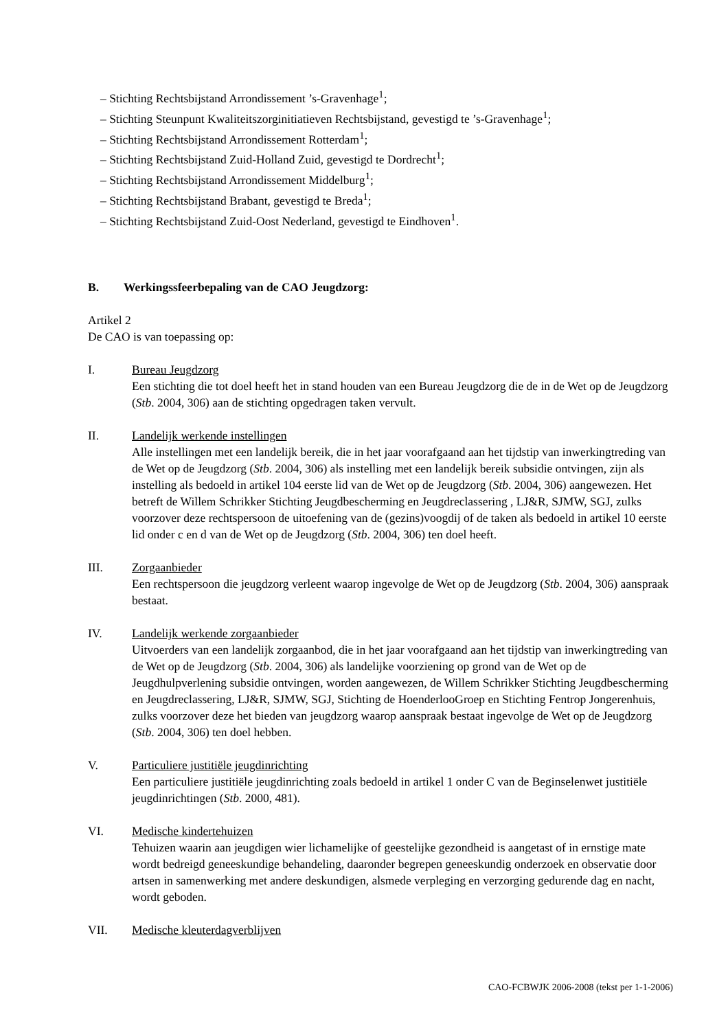– Stichting Rechtsbijstand Arrondissement ’s-Gravenhage<sup>1</sup>;
– Stichting Steunpunt Kwaliteitszorginitiatieven Rechtsbijstand, gevestigd te ’s-Gravenhage<sup>1</sup>;
– Stichting Rechtsbijstand Arrondissement Rotterdam<sup>1</sup>;
– Stichting Rechtsbijstand Zuid-Holland Zuid, gevestigd te Dordrecht<sup>1</sup>;
– Stichting Rechtsbijstand Arrondissement Middelburg<sup>1</sup>;
– Stichting Rechtsbijstand Brabant, gevestigd te Breda<sup>1</sup>;
– Stichting Rechtsbijstand Zuid-Oost Nederland, gevestigd te Eindhoven<sup>1</sup>.
B. Werkingssfeerbepaling van de CAO Jeugdzorg:
Artikel 2
De CAO is van toepassing op:
I. Bureau Jeugdzorg
Een stichting die tot doel heeft het in stand houden van een Bureau Jeugdzorg die de in de Wet op de Jeugdzorg (Stb. 2004, 306) aan de stichting opgedragen taken vervult.
II. Landelijk werkende instellingen
Alle instellingen met een landelijk bereik, die in het jaar voorafgaand aan het tijdstip van inwerkingtreding van de Wet op de Jeugdzorg (Stb. 2004, 306) als instelling met een landelijk bereik subsidie ontvingen, zijn als instelling als bedoeld in artikel 104 eerste lid van de Wet op de Jeugdzorg (Stb. 2004, 306) aangewezen. Het betreft de Willem Schrikker Stichting Jeugdbescherming en Jeugdreclassering , LJ&R, SJMW, SGJ, zulks voorzover deze rechtspersoon de uitoefening van de (gezins)voogdij of de taken als bedoeld in artikel 10 eerste lid onder c en d van de Wet op de Jeugdzorg (Stb. 2004, 306) ten doel heeft.
III. Zorgaanbieder
Een rechtspersoon die jeugdzorg verleent waarop ingevolge de Wet op de Jeugdzorg (Stb. 2004, 306) aanspraak bestaat.
IV. Landelijk werkende zorgaanbieder
Uitvoerders van een landelijk zorgaanbod, die in het jaar voorafgaand aan het tijdstip van inwerkingtreding van de Wet op de Jeugdzorg (Stb. 2004, 306) als landelijke voorziening op grond van de Wet op de Jeugdhulpverlening subsidie ontvingen, worden aangewezen, de Willem Schrikker Stichting Jeugdbescherming en Jeugdreclassering, LJ&R, SJMW, SGJ, Stichting de HoenderlooGroep en Stichting Fentrop Jongerenhuis, zulks voorzover deze het bieden van jeugdzorg waarop aanspraak bestaat ingevolge de Wet op de Jeugdzorg (Stb. 2004, 306) ten doel hebben.
V. Particuliere justitiële jeugdinrichting
Een particuliere justitiële jeugdinrichting zoals bedoeld in artikel 1 onder C van de Beginselenwet justitiële jeugdinrichtingen (Stb. 2000, 481).
VI. Medische kindertehuizen
Tehuizen waarin aan jeugdigen wier lichamelijke of geestelijke gezondheid is aangetast of in ernstige mate wordt bedreigd geneeskundige behandeling, daaronder begrepen geneeskundig onderzoek en observatie door artsen in samenwerking met andere deskundigen, alsmede verpleging en verzorging gedurende dag en nacht, wordt geboden.
VII. Medische kleuterdagverblijven
CAO-FCBWJK 2006-2008 (tekst per 1-1-2006)